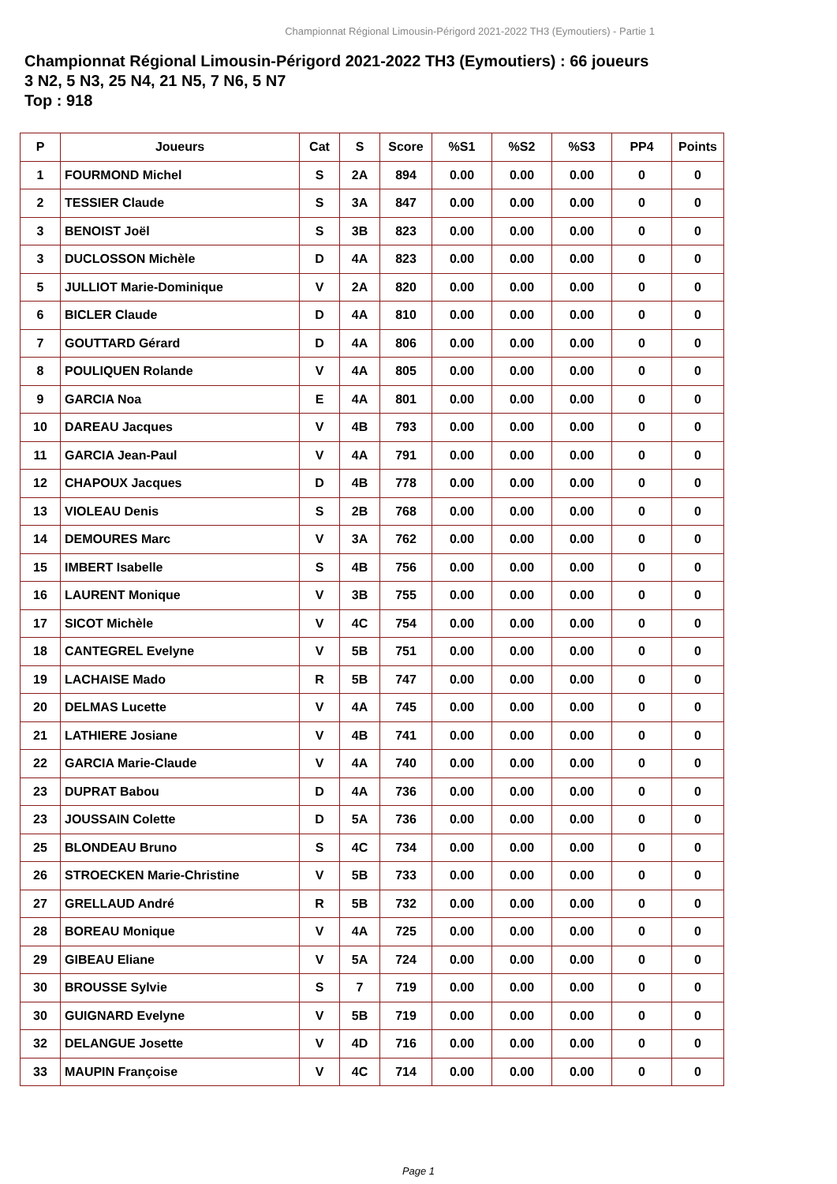Championnat Régional Limousin-Périgord 2021-2022 TH3 (Eymoutiers) - Partie 1
Championnat Régional Limousin-Périgord 2021-2022 TH3 (Eymoutiers) : 66 joueurs
3 N2, 5 N3, 25 N4, 21 N5, 7 N6, 5 N7
Top : 918
| P | Joueurs | Cat | S | Score | %S1 | %S2 | %S3 | PP4 | Points |
| --- | --- | --- | --- | --- | --- | --- | --- | --- | --- |
| 1 | FOURMOND Michel | S | 2A | 894 | 0.00 | 0.00 | 0.00 | 0 | 0 |
| 2 | TESSIER Claude | S | 3A | 847 | 0.00 | 0.00 | 0.00 | 0 | 0 |
| 3 | BENOIST Joël | S | 3B | 823 | 0.00 | 0.00 | 0.00 | 0 | 0 |
| 3 | DUCLOSSON Michèle | D | 4A | 823 | 0.00 | 0.00 | 0.00 | 0 | 0 |
| 5 | JULLIOT Marie-Dominique | V | 2A | 820 | 0.00 | 0.00 | 0.00 | 0 | 0 |
| 6 | BICLER Claude | D | 4A | 810 | 0.00 | 0.00 | 0.00 | 0 | 0 |
| 7 | GOUTTARD Gérard | D | 4A | 806 | 0.00 | 0.00 | 0.00 | 0 | 0 |
| 8 | POULIQUEN Rolande | V | 4A | 805 | 0.00 | 0.00 | 0.00 | 0 | 0 |
| 9 | GARCIA Noa | E | 4A | 801 | 0.00 | 0.00 | 0.00 | 0 | 0 |
| 10 | DAREAU Jacques | V | 4B | 793 | 0.00 | 0.00 | 0.00 | 0 | 0 |
| 11 | GARCIA Jean-Paul | V | 4A | 791 | 0.00 | 0.00 | 0.00 | 0 | 0 |
| 12 | CHAPOUX Jacques | D | 4B | 778 | 0.00 | 0.00 | 0.00 | 0 | 0 |
| 13 | VIOLEAU Denis | S | 2B | 768 | 0.00 | 0.00 | 0.00 | 0 | 0 |
| 14 | DEMOURES Marc | V | 3A | 762 | 0.00 | 0.00 | 0.00 | 0 | 0 |
| 15 | IMBERT Isabelle | S | 4B | 756 | 0.00 | 0.00 | 0.00 | 0 | 0 |
| 16 | LAURENT Monique | V | 3B | 755 | 0.00 | 0.00 | 0.00 | 0 | 0 |
| 17 | SICOT Michèle | V | 4C | 754 | 0.00 | 0.00 | 0.00 | 0 | 0 |
| 18 | CANTEGREL Evelyne | V | 5B | 751 | 0.00 | 0.00 | 0.00 | 0 | 0 |
| 19 | LACHAISE Mado | R | 5B | 747 | 0.00 | 0.00 | 0.00 | 0 | 0 |
| 20 | DELMAS Lucette | V | 4A | 745 | 0.00 | 0.00 | 0.00 | 0 | 0 |
| 21 | LATHIERE Josiane | V | 4B | 741 | 0.00 | 0.00 | 0.00 | 0 | 0 |
| 22 | GARCIA Marie-Claude | V | 4A | 740 | 0.00 | 0.00 | 0.00 | 0 | 0 |
| 23 | DUPRAT Babou | D | 4A | 736 | 0.00 | 0.00 | 0.00 | 0 | 0 |
| 23 | JOUSSAIN Colette | D | 5A | 736 | 0.00 | 0.00 | 0.00 | 0 | 0 |
| 25 | BLONDEAU Bruno | S | 4C | 734 | 0.00 | 0.00 | 0.00 | 0 | 0 |
| 26 | STROECKEN Marie-Christine | V | 5B | 733 | 0.00 | 0.00 | 0.00 | 0 | 0 |
| 27 | GRELLAUD André | R | 5B | 732 | 0.00 | 0.00 | 0.00 | 0 | 0 |
| 28 | BOREAU Monique | V | 4A | 725 | 0.00 | 0.00 | 0.00 | 0 | 0 |
| 29 | GIBEAU Eliane | V | 5A | 724 | 0.00 | 0.00 | 0.00 | 0 | 0 |
| 30 | BROUSSE Sylvie | S | 7 | 719 | 0.00 | 0.00 | 0.00 | 0 | 0 |
| 30 | GUIGNARD Evelyne | V | 5B | 719 | 0.00 | 0.00 | 0.00 | 0 | 0 |
| 32 | DELANGUE Josette | V | 4D | 716 | 0.00 | 0.00 | 0.00 | 0 | 0 |
| 33 | MAUPIN Françoise | V | 4C | 714 | 0.00 | 0.00 | 0.00 | 0 | 0 |
Page 1